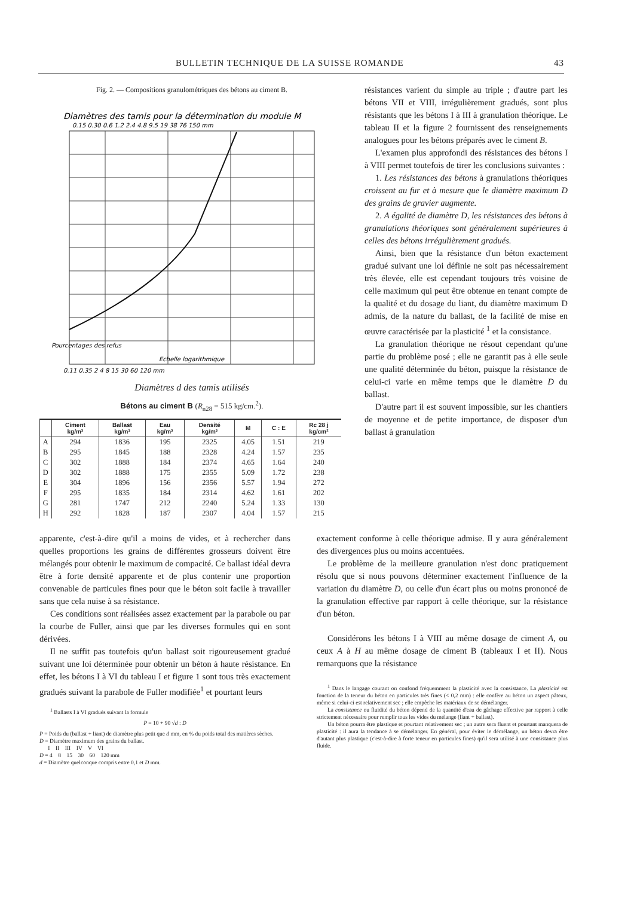BULLETIN TECHNIQUE DE LA SUISSE ROMANDE 43
Fig. 2. — Compositions granulométriques des bétons au ciment B.
Diamètres des tamis pour la détermination du module M
0.15 0.30 0.6 1.2 2.4 4.8 9.5 19 38 76 150 mm
Pourcentages des refus
Echelle logarithmique
0.11 0.35 2 4 8 15 30 60 120 mm
Diamètres d des tamis utilisés
Bétons au ciment B (R<sub>n28</sub> = 515 kg/cm.<sup>2</sup>).
| | Ciment kg/m³ | Ballast kg/m³ | Eau kg/m³ | Densité kg/m³ | M | C : E | Rc 28 j kg/cm² |
| --- | --- | --- | --- | --- | --- | --- | --- |
| A | 294 | 1836 | 195 | 2325 | 4.05 | 1.51 | 219 |
| B | 295 | 1845 | 188 | 2328 | 4.24 | 1.57 | 235 |
| C | 302 | 1888 | 184 | 2374 | 4.65 | 1.64 | 240 |
| D | 302 | 1888 | 175 | 2355 | 5.09 | 1.72 | 238 |
| E | 304 | 1896 | 156 | 2356 | 5.57 | 1.94 | 272 |
| F | 295 | 1835 | 184 | 2314 | 4.62 | 1.61 | 202 |
| G | 281 | 1747 | 212 | 2240 | 5.24 | 1.33 | 130 |
| H | 292 | 1828 | 187 | 2307 | 4.04 | 1.57 | 215 |
résistances varient du simple au triple ; d'autre part les bétons VII et VIII, irrégulièrement gradués, sont plus résistants que les bétons I à III à granulation théorique. Le tableau II et la figure 2 fournissent des renseignements analogues pour les bétons préparés avec le ciment B.
L'examen plus approfondi des résistances des bétons I à VIII permet toutefois de tirer les conclusions suivantes :
1. Les résistances des bétons à granulations théoriques croissent au fur et à mesure que le diamètre maximum D des grains de gravier augmente.
2. A égalité de diamètre D, les résistances des bétons à granulations théoriques sont généralement supérieures à celles des bétons irrégulièrement gradués.
Ainsi, bien que la résistance d'un béton exactement gradué suivant une loi définie ne soit pas nécessairement très élevée, elle est cependant toujours très voisine de celle maximum qui peut être obtenue en tenant compte de la qualité et du dosage du liant, du diamètre maximum D admis, de la nature du ballast, de la facilité de mise en œuvre caractérisée par la plasticité <sup>1</sup> et la consistance.
La granulation théorique ne résout cependant qu'une partie du problème posé ; elle ne garantit pas à elle seule une qualité déterminée du béton, puisque la résistance de celui-ci varie en même temps que le diamètre D du ballast.
D'autre part il est souvent impossible, sur les chantiers de moyenne et de petite importance, de disposer d'un ballast à granulation
apparente, c'est-à-dire qu'il a moins de vides, et à rechercher dans quelles proportions les grains de différentes grosseurs doivent être mélangés pour obtenir le maximum de compacité. Ce ballast idéal devra être à forte densité apparente et de plus contenir une proportion convenable de particules fines pour que le béton soit facile à travailler sans que cela nuise à sa résistance.
Ces conditions sont réalisées assez exactement par la parabole ou par la courbe de Fuller, ainsi que par les diverses formules qui en sont dérivées.
Il ne suffit pas toutefois qu'un ballast soit rigoureusement gradué suivant une loi déterminée pour obtenir un béton à haute résistance. En effet, les bétons I à VI du tableau I et figure 1 sont tous très exactement gradués suivant la parabole de Fuller modifiée<sup>1</sup> et pourtant leurs
<sup>1</sup> Ballasts I à VI gradués suivant la formule
P = 10 + 90 √d : D
P = Poids du (ballast + liant) de diamètre plus petit que d mm, en % du poids total des matières sèches.
D = Diamètre maximum des grains du ballast.
I II III IV V VI
D = 4 8 15 30 60 120 mm
d = Diamètre quelconque compris entre 0,1 et D mm.
exactement conforme à celle théorique admise. Il y aura généralement des divergences plus ou moins accentuées.
Le problème de la meilleure granulation n'est donc pratiquement résolu que si nous pouvons déterminer exactement l'influence de la variation du diamètre D, ou celle d'un écart plus ou moins prononcé de la granulation effective par rapport à celle théorique, sur la résistance d'un béton.
Considérons les bétons I à VIII au même dosage de ciment A, ou ceux A à H au même dosage de ciment B (tableaux I et II). Nous remarquons que la résistance
<sup>1</sup> Dans le langage courant on confond fréquemment la plasticité avec la consistance. La plasticité est fonction de la teneur du béton en particules très fines (< 0,2 mm) : elle confère au béton un aspect pâteux, même si celui-ci est relativement sec ; elle empêche les matériaux de se démélanger.
La consistance ou fluidité du béton dépend de la quantité d'eau de gâchage effective par rapport à celle strictement nécessaire pour remplir tous les vides du mélange (liant + ballast).
Un béton pourra être plastique et pourtant relativement sec ; un autre sera fluent et pourtant manquera de plasticité : il aura la tendance à se démélanger. En général, pour éviter le démélange, un béton devra être d'autant plus plastique (c'est-à-dire à forte teneur en particules fines) qu'il sera utilisé à une consistance plus fluide.